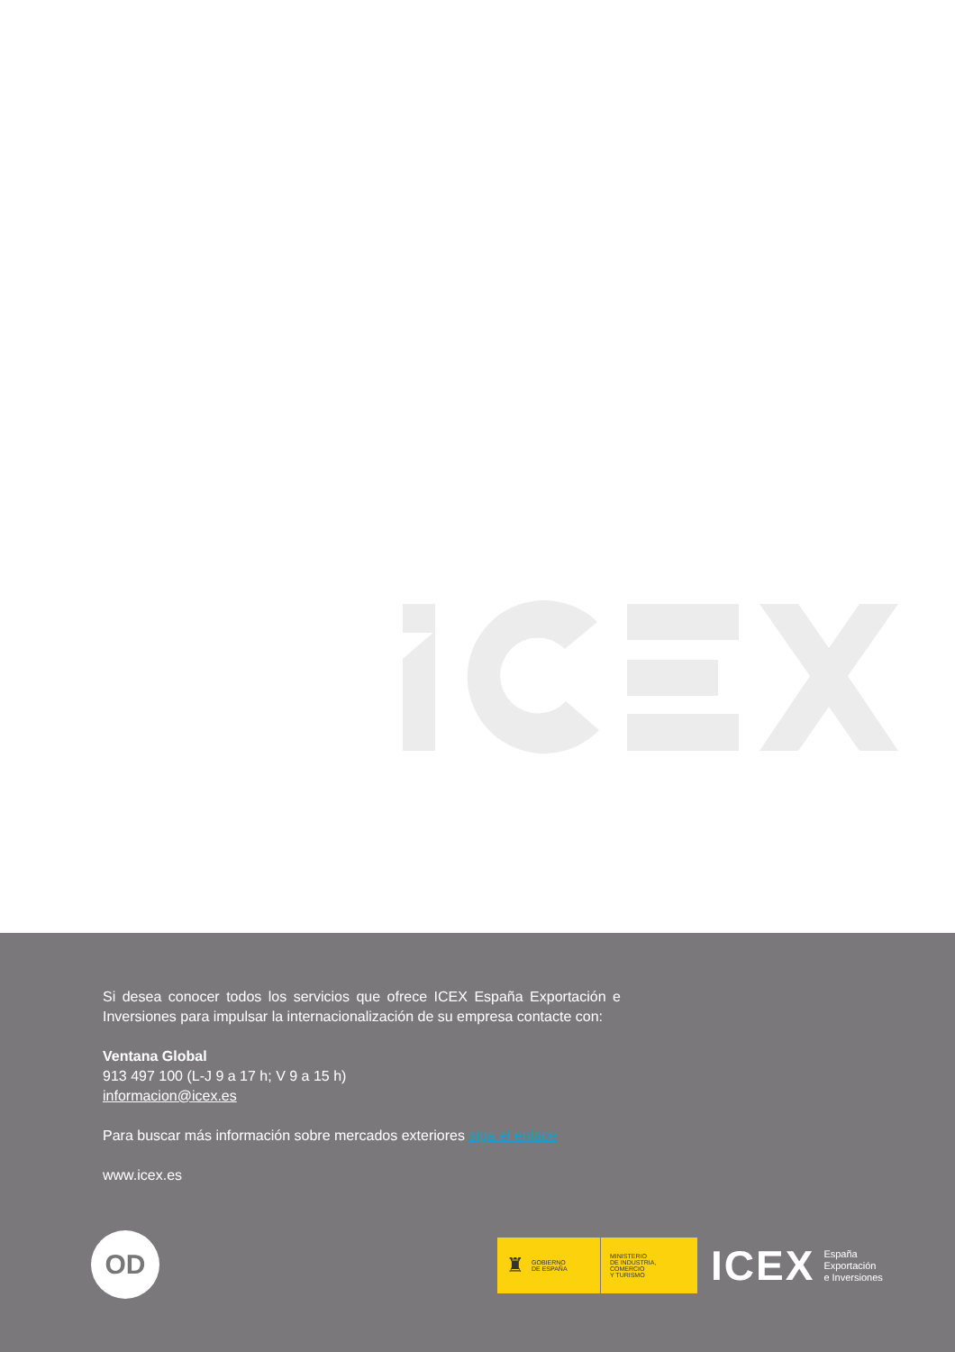Si desea conocer todos los servicios que ofrece ICEX España Exportación e Inversiones para impulsar la internacionalización de su empresa contacte con:
Ventana Global
913 497 100 (L-J 9 a 17 h; V 9 a 15 h)
informacion@icex.es
Para buscar más información sobre mercados exteriores siga el enlace
www.icex.es
OD
♜ GOBIERNO
DE ESPAÑA
MINISTERIO
DE INDUSTRIA, COMERCIO
Y TURISMO
ICEX
España
Exportación
e Inversiones